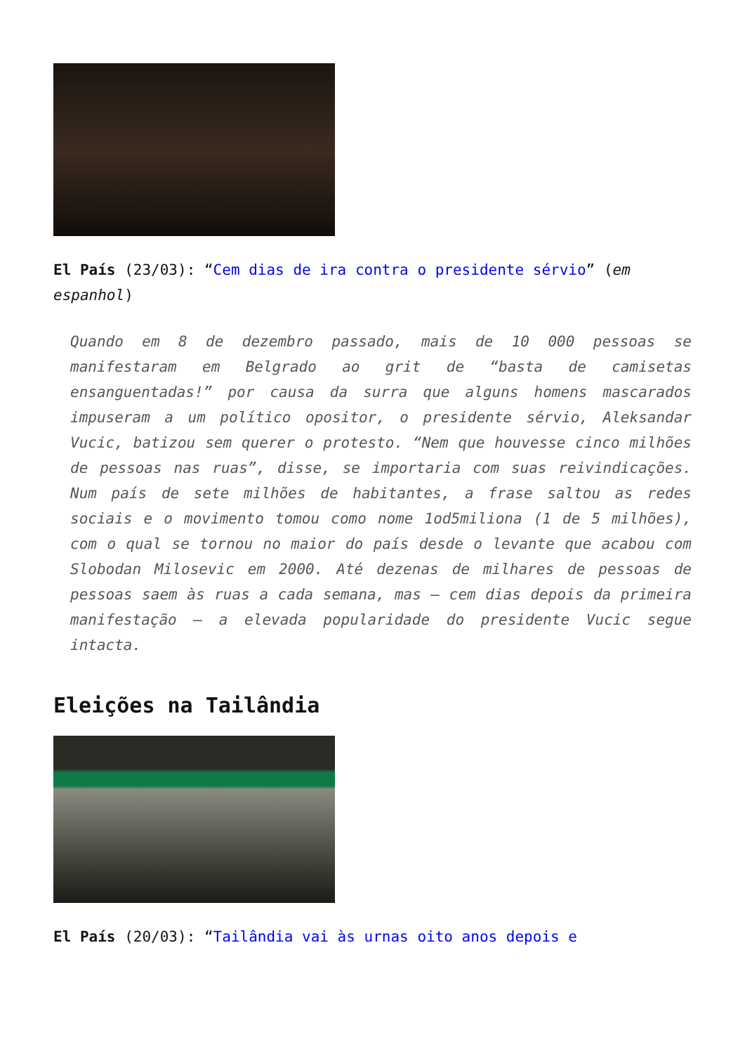El País (23/03): “Cem dias de ira contra o presidente sérvio” (em espanhol)
Quando em 8 de dezembro passado, mais de 10 000 pessoas se manifestaram em Belgrado ao grit de “basta de camisetas ensanguentadas!” por causa da surra que alguns homens mascarados impuseram a um político opositor, o presidente sérvio, Aleksandar Vucic, batizou sem querer o protesto. “Nem que houvesse cinco milhões de pessoas nas ruas”, disse, se importaria com suas reivindicações. Num país de sete milhões de habitantes, a frase saltou as redes sociais e o movimento tomou como nome 1od5miliona (1 de 5 milhões), com o qual se tornou no maior do país desde o levante que acabou com Slobodan Milosevic em 2000. Até dezenas de milhares de pessoas de pessoas saem às ruas a cada semana, mas – cem dias depois da primeira manifestação – a elevada popularidade do presidente Vucic segue intacta.
Eleições na Tailândia
El País (20/03): “Tailândia vai às urnas oito anos depois e